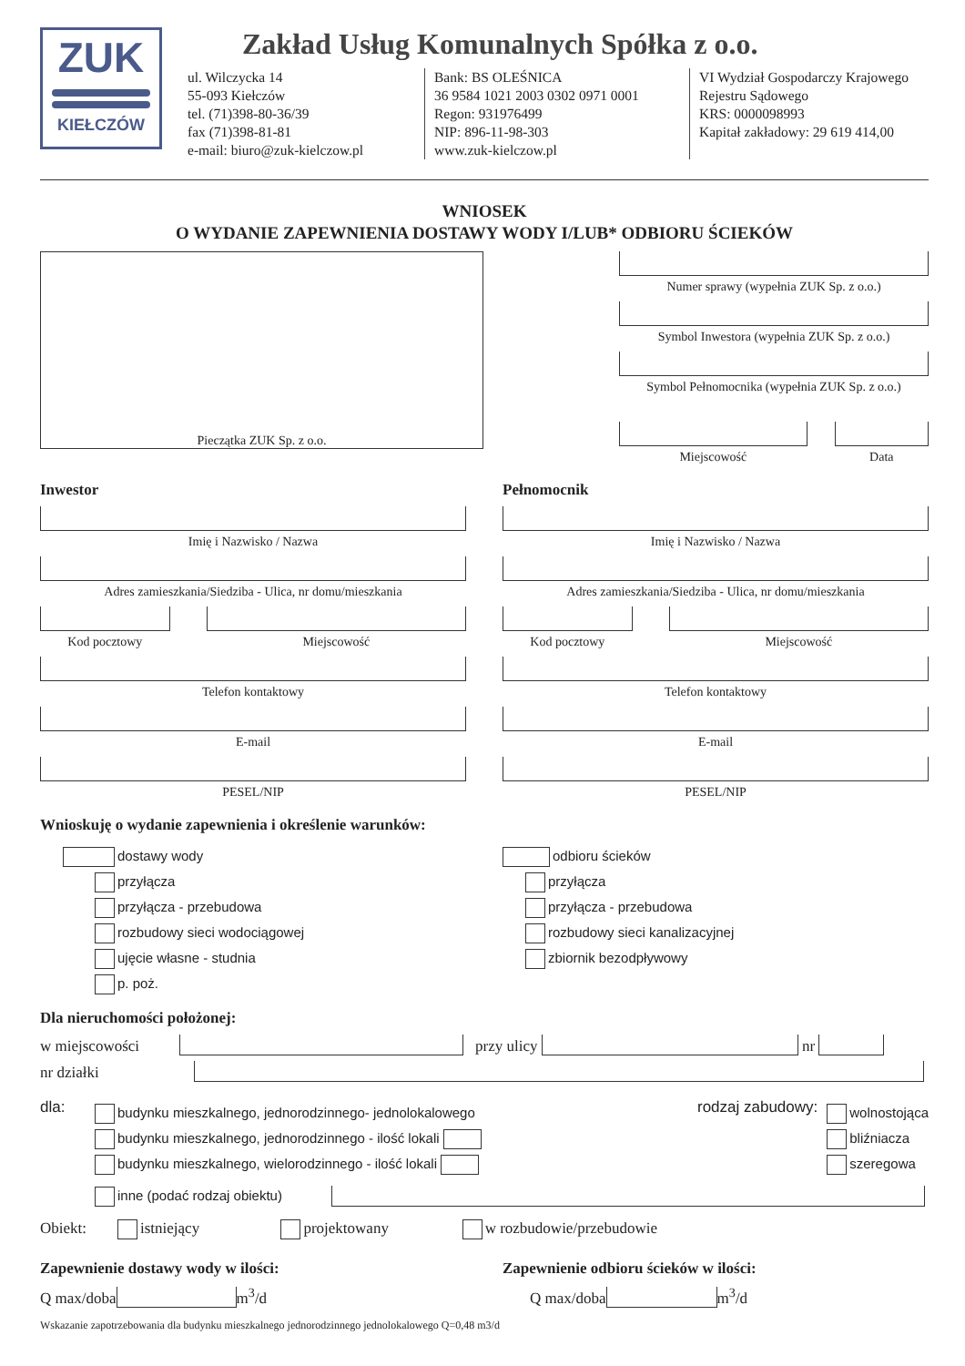ZUK
KIEŁCZÓW
Zakład Usług Komunalnych Spółka z o.o.
ul. Wilczycka 14
55-093 Kiełczów
tel. (71)398-80-36/39
fax (71)398-81-81
e-mail: biuro@zuk-kielczow.pl
Bank: BS OLEŚNICA
36 9584 1021 2003 0302 0971 0001
Regon: 931976499
NIP: 896-11-98-303
www.zuk-kielczow.pl
VI Wydział Gospodarczy Krajowego
Rejestru Sądowego
KRS: 0000098993
Kapitał zakładowy: 29 619 414,00
WNIOSEK
O WYDANIE ZAPEWNIENIA DOSTAWY WODY I/LUB* ODBIORU ŚCIEKÓW
Pieczątka ZUK Sp. z o.o.
Numer sprawy (wypełnia ZUK Sp. z o.o.)
Symbol Inwestora (wypełnia ZUK Sp. z o.o.)
Symbol Pełnomocnika (wypełnia ZUK Sp. z o.o.)
Miejscowość Data
Inwestor
Imię i Nazwisko / Nazwa
Adres zamieszkania/Siedziba - Ulica, nr domu/mieszkania
Kod pocztowy Miejscowość
Telefon kontaktowy
E-mail
PESEL/NIP
Pełnomocnik
Imię i Nazwisko / Nazwa
Adres zamieszkania/Siedziba - Ulica, nr domu/mieszkania
Kod pocztowy Miejscowość
Telefon kontaktowy
E-mail
PESEL/NIP
Wnioskuję o wydanie zapewnienia i określenie warunków:
dostawy wody
przyłącza
przyłącza - przebudowa
rozbudowy sieci wodociągowej
ujęcie własne - studnia
p. poż.
odbioru ścieków
przyłącza
przyłącza - przebudowa
rozbudowy sieci kanalizacyjnej
zbiornik bezodpływowy
Dla nieruchomości położonej:
w miejscowości przy ulicy nr
nr działki
dla:
budynku mieszkalnego, jednorodzinnego- jednolokalowego
budynku mieszkalnego, jednorodzinnego - ilość lokali
budynku mieszkalnego, wielorodzinnego - ilość lokali
rodzaj zabudowy:
wolnostojąca
bliźniacza
szeregowa
inne (podać rodzaj obiektu)
Obiekt: istniejący projektowany w rozbudowie/przebudowie
Zapewnienie dostawy wody w ilości:
Q max/doba m<sup>3</sup>/d
Zapewnienie odbioru ścieków w ilości:
Q max/doba m<sup>3</sup>/d
Wskazanie zapotrzebowania dla budynku mieszkalnego jednorodzinnego jednolokalowego Q=0,48 m3/d